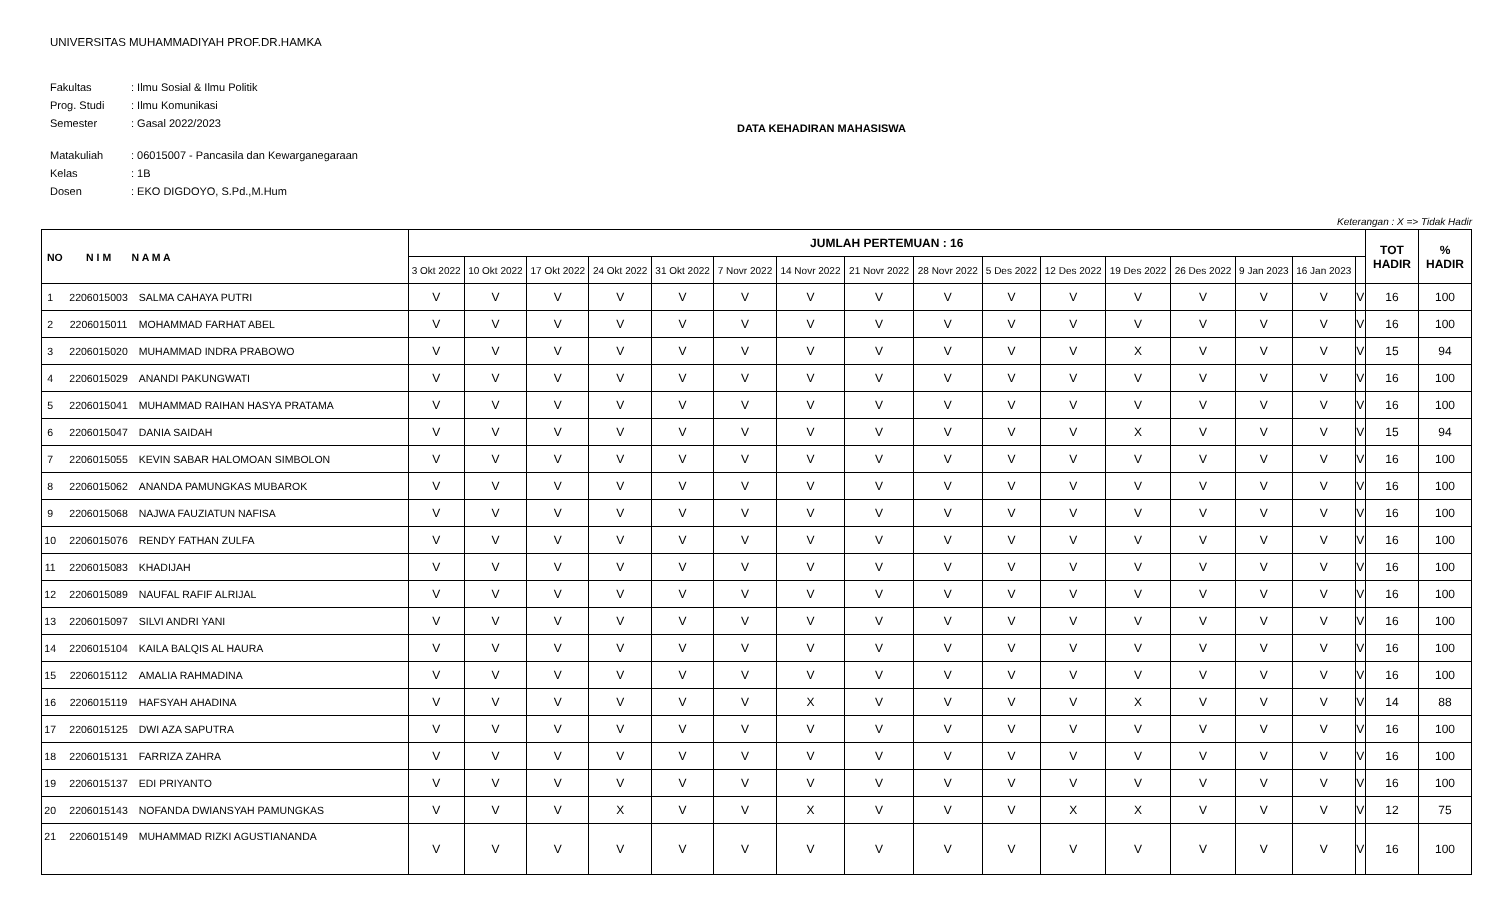UNIVERSITAS MUHAMMADIYAH PROF.DR.HAMKA
Fakultas: Ilmu Sosial & Ilmu Politik
Prog. Studi: Ilmu Komunikasi
Semester: Gasal 2022/2023
DATA KEHADIRAN MAHASISWA
Matakuliah: 06015007 - Pancasila dan Kewarganegaraan
Kelas: 1B
Dosen: EKO DIGDOYO, S.Pd.,M.Hum
Keterangan : X => Tidak Hadir
| NO N I M N A M A | | | JUMLAH PERTEMUAN : 16 | | | | | | | | | | | | | | | | TOT HADIR | % HADIR |
| --- | --- | --- | --- | --- | --- | --- | --- | --- | --- | --- | --- | --- | --- | --- | --- | --- | --- | --- | --- | --- |
| | | | 3 Okt 2022 | 10 Okt 2022 | 17 Okt 2022 | 24 Okt 2022 | 31 Okt 2022 | 7 Novr 2022 | 14 Novr 2022 | 21 Novr 2022 | 28 Novr 2022 | 5 Des 2022 | 12 Des 2022 | 19 Des 2022 | 26 Des 2022 | 9 Jan 2023 | 16 Jan 2023 | | | |
| 1 | 2206015003 | SALMA CAHAYA PUTRI | V | V | V | V | V | V | V | V | V | V | V | V | V | V | V | V | 16 | 100 |
| 2 | 2206015011 | MOHAMMAD FARHAT ABEL | V | V | V | V | V | V | V | V | V | V | V | V | V | V | V | V | 16 | 100 |
| 3 | 2206015020 | MUHAMMAD INDRA PRABOWO | V | V | V | V | V | V | V | V | V | V | V | X | V | V | V | V | 15 | 94 |
| 4 | 2206015029 | ANANDI PAKUNGWATI | V | V | V | V | V | V | V | V | V | V | V | V | V | V | V | V | 16 | 100 |
| 5 | 2206015041 | MUHAMMAD RAIHAN HASYA PRATAMA | V | V | V | V | V | V | V | V | V | V | V | V | V | V | V | V | 16 | 100 |
| 6 | 2206015047 | DANIA SAIDAH | V | V | V | V | V | V | V | V | V | V | V | X | V | V | V | V | 15 | 94 |
| 7 | 2206015055 | KEVIN SABAR HALOMOAN SIMBOLON | V | V | V | V | V | V | V | V | V | V | V | V | V | V | V | V | 16 | 100 |
| 8 | 2206015062 | ANANDA PAMUNGKAS MUBAROK | V | V | V | V | V | V | V | V | V | V | V | V | V | V | V | V | 16 | 100 |
| 9 | 2206015068 | NAJWA FAUZIATUN NAFISA | V | V | V | V | V | V | V | V | V | V | V | V | V | V | V | V | 16 | 100 |
| 10 | 2206015076 | RENDY FATHAN ZULFA | V | V | V | V | V | V | V | V | V | V | V | V | V | V | V | V | 16 | 100 |
| 11 | 2206015083 | KHADIJAH | V | V | V | V | V | V | V | V | V | V | V | V | V | V | V | V | 16 | 100 |
| 12 | 2206015089 | NAUFAL RAFIF ALRIJAL | V | V | V | V | V | V | V | V | V | V | V | V | V | V | V | V | 16 | 100 |
| 13 | 2206015097 | SILVI ANDRI YANI | V | V | V | V | V | V | V | V | V | V | V | V | V | V | V | V | 16 | 100 |
| 14 | 2206015104 | KAILA BALQIS AL HAURA | V | V | V | V | V | V | V | V | V | V | V | V | V | V | V | V | 16 | 100 |
| 15 | 2206015112 | AMALIA RAHMADINA | V | V | V | V | V | V | V | V | V | V | V | V | V | V | V | V | 16 | 100 |
| 16 | 2206015119 | HAFSYAH AHADINA | V | V | V | V | V | V | X | V | V | V | V | X | V | V | V | V | 14 | 88 |
| 17 | 2206015125 | DWI AZA SAPUTRA | V | V | V | V | V | V | V | V | V | V | V | V | V | V | V | V | 16 | 100 |
| 18 | 2206015131 | FARRIZA ZAHRA | V | V | V | V | V | V | V | V | V | V | V | V | V | V | V | V | 16 | 100 |
| 19 | 2206015137 | EDI PRIYANTO | V | V | V | V | V | V | V | V | V | V | V | V | V | V | V | V | 16 | 100 |
| 20 | 2206015143 | NOFANDA DWIANSYAH PAMUNGKAS | V | V | V | X | V | V | X | V | V | V | X | X | V | V | V | V | 12 | 75 |
| 21 | 2206015149 | MUHAMMAD RIZKI AGUSTIANANDA | V | V | V | V | V | V | V | V | V | V | V | V | V | V | V | V | 16 | 100 |